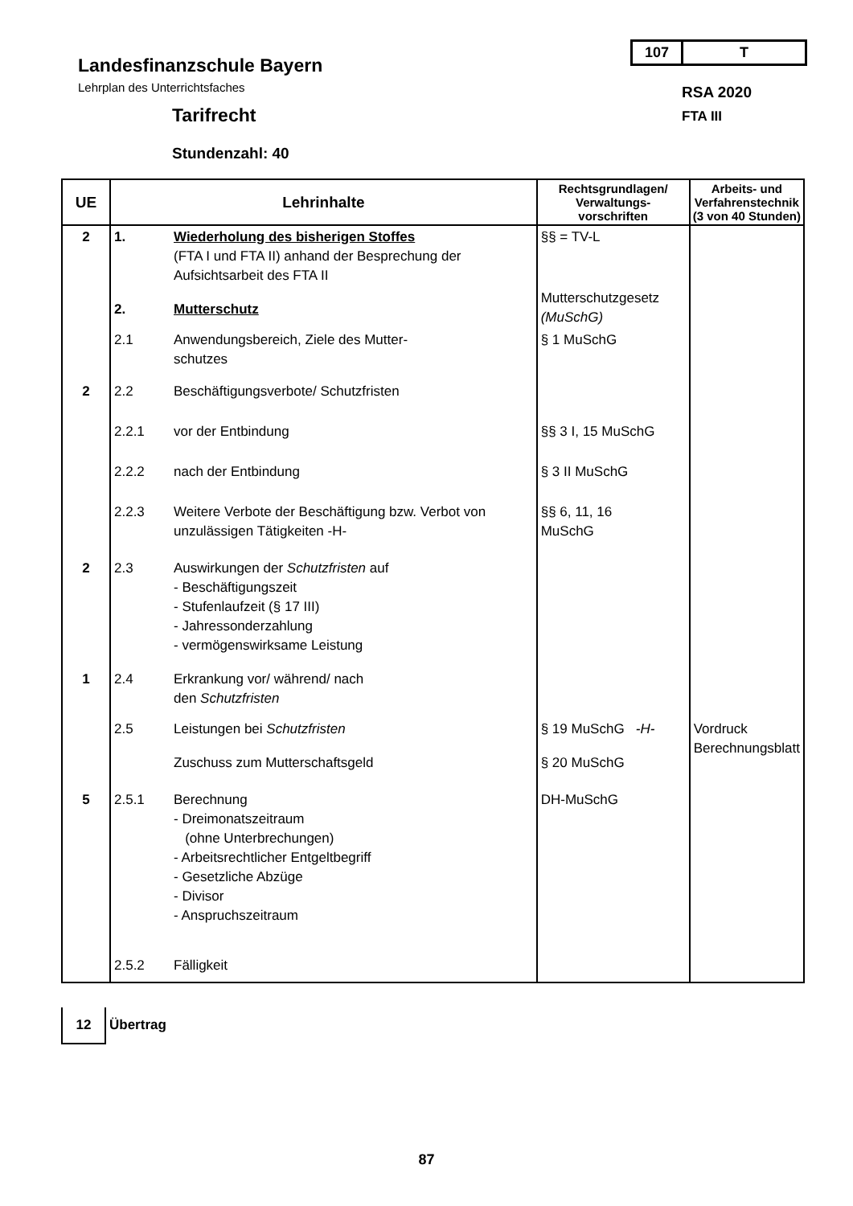107 T
Landesfinanzschule Bayern
Lehrplan des Unterrichtsfaches RSA 2020
Tarifrecht FTA III
Stundenzahl: 40
| UE | Lehrinhalte | | Rechtsgrundlagen/ Verwaltungs- vorschriften | Arbeits- und Verfahrenstechnik (3 von 40 Stunden) |
| --- | --- | --- | --- | --- |
| 2 | 1. | Wiederholung des bisherigen Stoffes (FTA I und FTA II) anhand der Besprechung der Aufsichtsarbeit des FTA II | §§ = TV-L | |
| | 2. | Mutterschutz | Mutterschutzgesetz (MuSchG) | |
| | 2.1 | Anwendungsbereich, Ziele des Mutter- schutzes | § 1 MuSchG | |
| 2 | 2.2 | Beschäftigungsverbote/ Schutzfristen | | |
| | 2.2.1 | vor der Entbindung | §§ 3 I, 15 MuSchG | |
| | 2.2.2 | nach der Entbindung | § 3 II MuSchG | |
| | 2.2.3 | Weitere Verbote der Beschäftigung bzw. Verbot von unzulässigen Tätigkeiten -H- | §§ 6, 11, 16 MuSchG | |
| 2 | 2.3 | Auswirkungen der Schutzfristen auf - Beschäftigungszeit - Stufenlaufzeit (§ 17 III) - Jahressonderzahlung - vermögenswirksame Leistung | | |
| 1 | 2.4 | Erkrankung vor/ während/ nach den Schutzfristen | | |
| | 2.5 | Leistungen bei Schutzfristen | § 19 MuSchG -H- | Vordruck Berechnungsblatt |
| | | Zuschuss zum Mutterschaftsgeld | § 20 MuSchG | |
| 5 | 2.5.1 | Berechnung - Dreimonatszeitraum (ohne Unterbrechungen) - Arbeitsrechtlicher Entgeltbegriff - Gesetzliche Abzüge - Divisor - Anspruchszeitraum | DH-MuSchG | |
| | 2.5.2 | Fälligkeit | | |
12
Übertrag
87